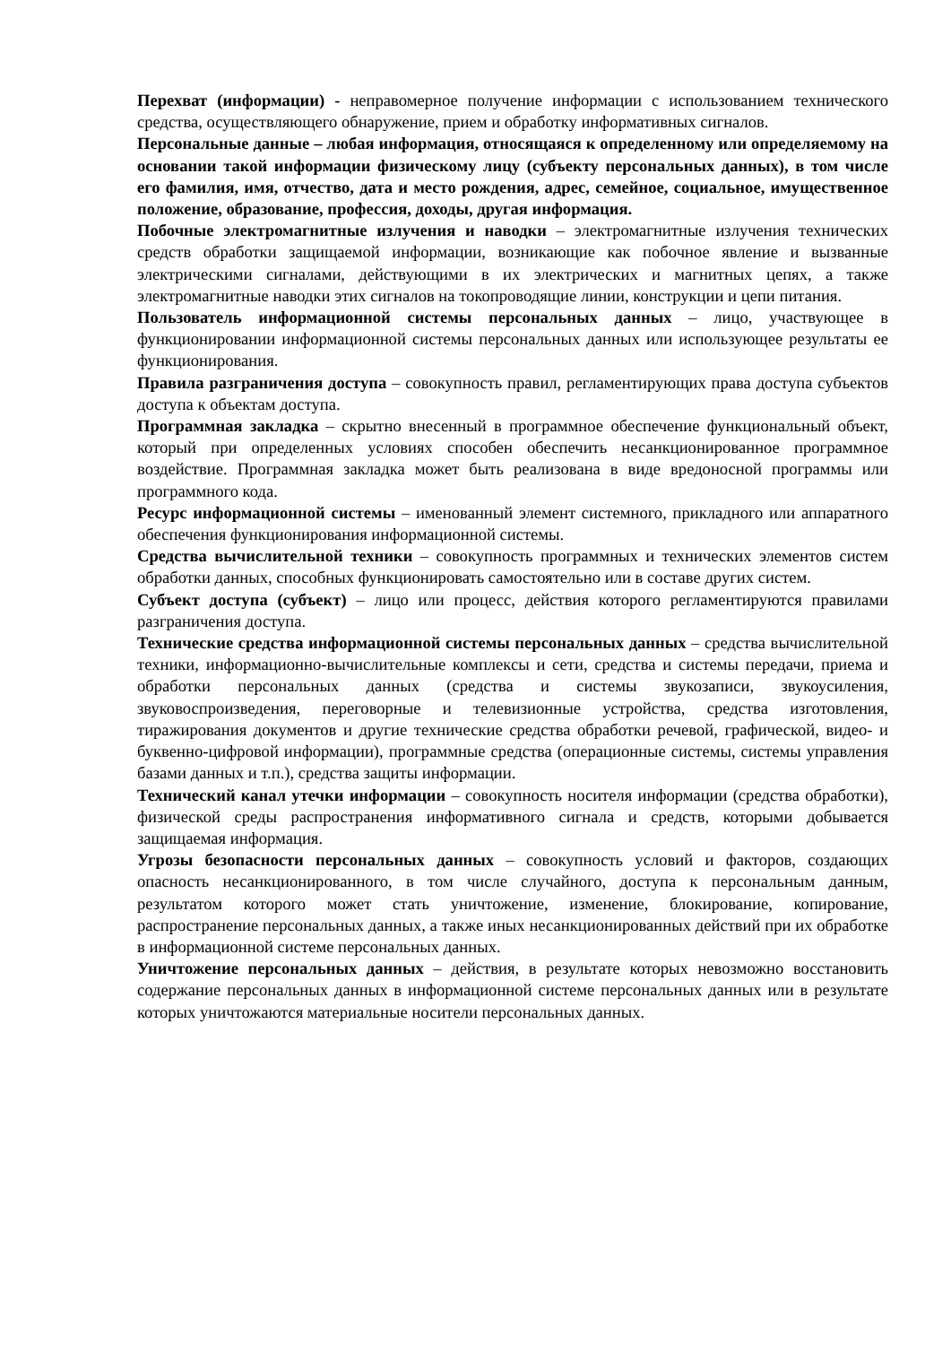Перехват (информации) - неправомерное получение информации с использованием технического средства, осуществляющего обнаружение, прием и обработку информативных сигналов.
Персональные данные – любая информация, относящаяся к определенному или определяемому на основании такой информации физическому лицу (субъекту персональных данных), в том числе его фамилия, имя, отчество, дата и место рождения, адрес, семейное, социальное, имущественное положение, образование, профессия, доходы, другая информация.
Побочные электромагнитные излучения и наводки – электромагнитные излучения технических средств обработки защищаемой информации, возникающие как побочное явление и вызванные электрическими сигналами, действующими в их электрических и магнитных цепях, а также электромагнитные наводки этих сигналов на токопроводящие линии, конструкции и цепи питания.
Пользователь информационной системы персональных данных – лицо, участвующее в функционировании информационной системы персональных данных или использующее результаты ее функционирования.
Правила разграничения доступа – совокупность правил, регламентирующих права доступа субъектов доступа к объектам доступа.
Программная закладка – скрытно внесенный в программное обеспечение функциональный объект, который при определенных условиях способен обеспечить несанкционированное программное воздействие. Программная закладка может быть реализована в виде вредоносной программы или программного кода.
Ресурс информационной системы – именованный элемент системного, прикладного или аппаратного обеспечения функционирования информационной системы.
Средства вычислительной техники – совокупность программных и технических элементов систем обработки данных, способных функционировать самостоятельно или в составе других систем.
Субъект доступа (субъект) – лицо или процесс, действия которого регламентируются правилами разграничения доступа.
Технические средства информационной системы персональных данных – средства вычислительной техники, информационно-вычислительные комплексы и сети, средства и системы передачи, приема и обработки персональных данных (средства и системы звукозаписи, звукоусиления, звуковоспроизведения, переговорные и телевизионные устройства, средства изготовления, тиражирования документов и другие технические средства обработки речевой, графической, видео- и буквенно-цифровой информации), программные средства (операционные системы, системы управления базами данных и т.п.), средства защиты информации.
Технический канал утечки информации – совокупность носителя информации (средства обработки), физической среды распространения информативного сигнала и средств, которыми добывается защищаемая информация.
Угрозы безопасности персональных данных – совокупность условий и факторов, создающих опасность несанкционированного, в том числе случайного, доступа к персональным данным, результатом которого может стать уничтожение, изменение, блокирование, копирование, распространение персональных данных, а также иных несанкционированных действий при их обработке в информационной системе персональных данных.
Уничтожение персональных данных – действия, в результате которых невозможно восстановить содержание персональных данных в информационной системе персональных данных или в результате которых уничтожаются материальные носители персональных данных.